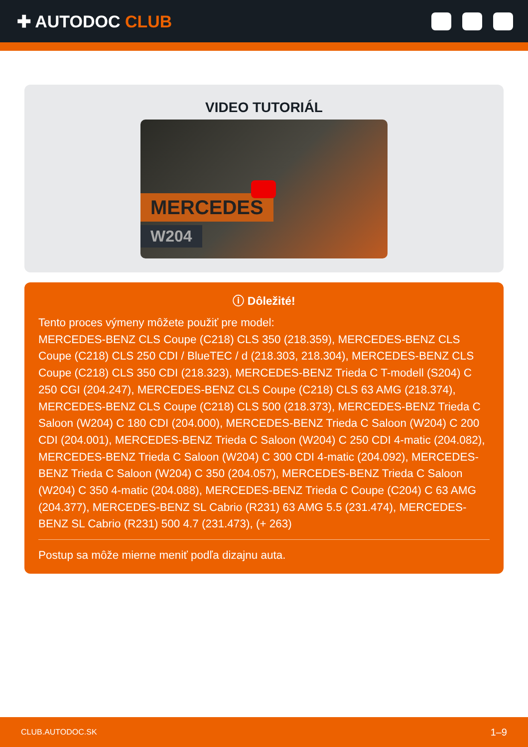✚ AUTODOC CLUB
VIDEO TUTORIÁL
MERCEDES
W204
ⓘ Dôležité!
Tento proces výmeny môžete použiť pre model:
MERCEDES-BENZ CLS Coupe (C218) CLS 350 (218.359), MERCEDES-BENZ CLS Coupe (C218) CLS 250 CDI / BlueTEC / d (218.303, 218.304), MERCEDES-BENZ CLS Coupe (C218) CLS 350 CDI (218.323), MERCEDES-BENZ Trieda C T-modell (S204) C 250 CGI (204.247), MERCEDES-BENZ CLS Coupe (C218) CLS 63 AMG (218.374), MERCEDES-BENZ CLS Coupe (C218) CLS 500 (218.373), MERCEDES-BENZ Trieda C Saloon (W204) C 180 CDI (204.000), MERCEDES-BENZ Trieda C Saloon (W204) C 200 CDI (204.001), MERCEDES-BENZ Trieda C Saloon (W204) C 250 CDI 4-matic (204.082), MERCEDES-BENZ Trieda C Saloon (W204) C 300 CDI 4-matic (204.092), MERCEDES-BENZ Trieda C Saloon (W204) C 350 (204.057), MERCEDES-BENZ Trieda C Saloon (W204) C 350 4-matic (204.088), MERCEDES-BENZ Trieda C Coupe (C204) C 63 AMG (204.377), MERCEDES-BENZ SL Cabrio (R231) 63 AMG 5.5 (231.474), MERCEDES-BENZ SL Cabrio (R231) 500 4.7 (231.473), (+ 263)
Postup sa môže mierne meniť podľa dizajnu auta.
CLUB.AUTODOC.SK 1–9